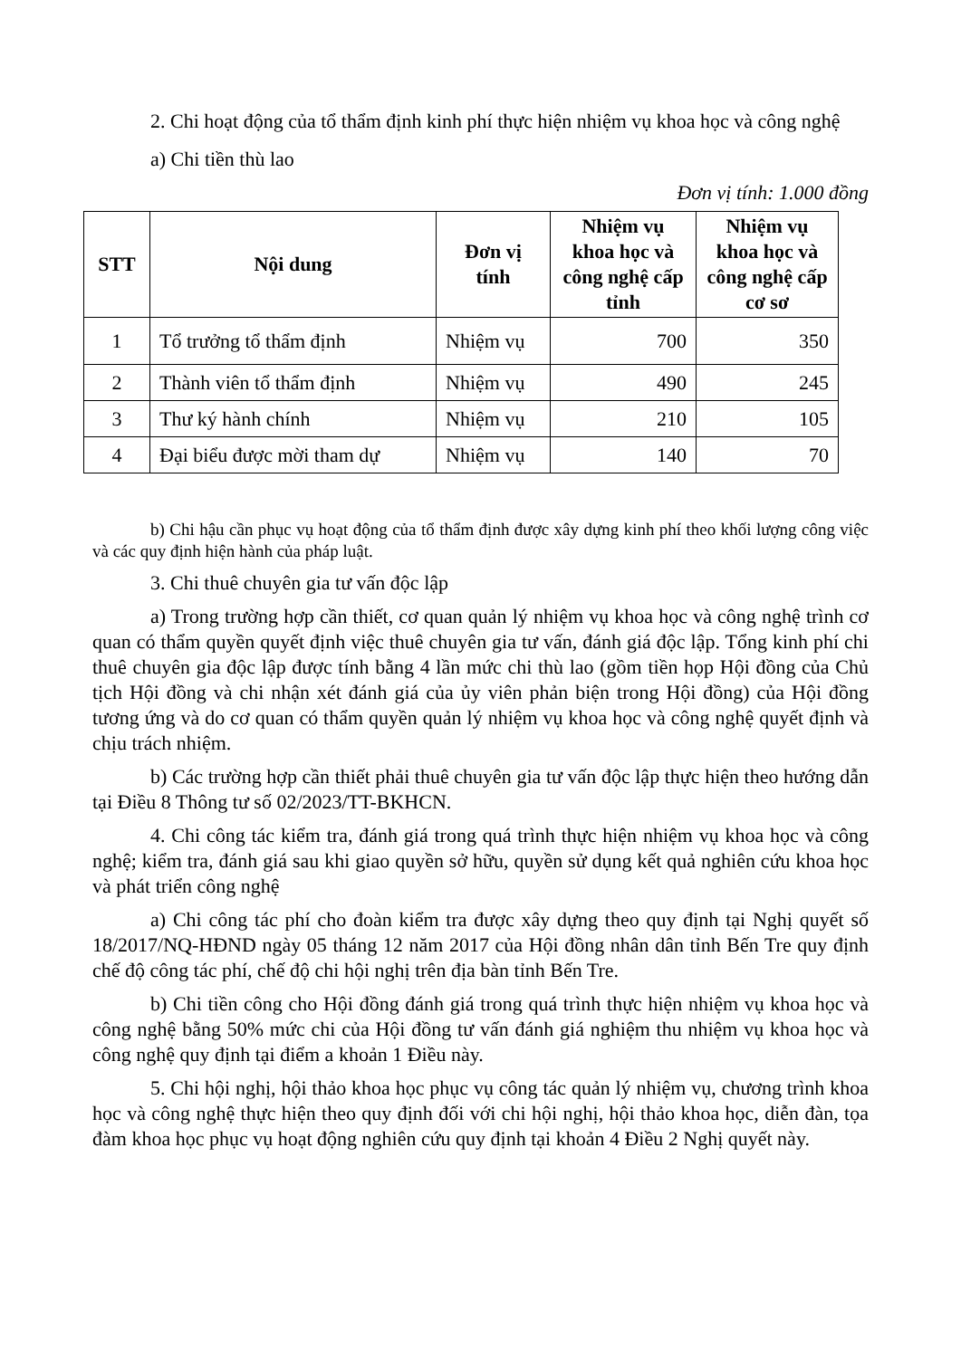2. Chi hoạt động của tổ thẩm định kinh phí thực hiện nhiệm vụ khoa học và công nghệ
a) Chi tiền thù lao
Đơn vị tính: 1.000 đồng
| STT | Nội dung | Đơn vị tính | Nhiệm vụ khoa học và công nghệ cấp tỉnh | Nhiệm vụ khoa học và công nghệ cấp cơ sơ |
| --- | --- | --- | --- | --- |
| 1 | Tổ trưởng tổ thẩm định | Nhiệm vụ | 700 | 350 |
| 2 | Thành viên tổ thẩm định | Nhiệm vụ | 490 | 245 |
| 3 | Thư ký hành chính | Nhiệm vụ | 210 | 105 |
| 4 | Đại biểu được mời tham dự | Nhiệm vụ | 140 | 70 |
b) Chi hậu cần phục vụ hoạt động của tổ thẩm định được xây dựng kinh phí theo khối lượng công việc và các quy định hiện hành của pháp luật.
3. Chi thuê chuyên gia tư vấn độc lập
a) Trong trường hợp cần thiết, cơ quan quản lý nhiệm vụ khoa học và công nghệ trình cơ quan có thẩm quyền quyết định việc thuê chuyên gia tư vấn, đánh giá độc lập. Tổng kinh phí chi thuê chuyên gia độc lập được tính bằng 4 lần mức chi thù lao (gồm tiền họp Hội đồng của Chủ tịch Hội đồng và chi nhận xét đánh giá của ủy viên phản biện trong Hội đồng) của Hội đồng tương ứng và do cơ quan có thẩm quyền quản lý nhiệm vụ khoa học và công nghệ quyết định và chịu trách nhiệm.
b) Các trường hợp cần thiết phải thuê chuyên gia tư vấn độc lập thực hiện theo hướng dẫn tại Điều 8 Thông tư số 02/2023/TT-BKHCN.
4. Chi công tác kiểm tra, đánh giá trong quá trình thực hiện nhiệm vụ khoa học và công nghệ; kiểm tra, đánh giá sau khi giao quyền sở hữu, quyền sử dụng kết quả nghiên cứu khoa học và phát triển công nghệ
a) Chi công tác phí cho đoàn kiểm tra được xây dựng theo quy định tại Nghị quyết số 18/2017/NQ-HĐND ngày 05 tháng 12 năm 2017 của Hội đồng nhân dân tỉnh Bến Tre quy định chế độ công tác phí, chế độ chi hội nghị trên địa bàn tỉnh Bến Tre.
b) Chi tiền công cho Hội đồng đánh giá trong quá trình thực hiện nhiệm vụ khoa học và công nghệ bằng 50% mức chi của Hội đồng tư vấn đánh giá nghiệm thu nhiệm vụ khoa học và công nghệ quy định tại điểm a khoản 1 Điều này.
5. Chi hội nghị, hội thảo khoa học phục vụ công tác quản lý nhiệm vụ, chương trình khoa học và công nghệ thực hiện theo quy định đối với chi hội nghị, hội thảo khoa học, diễn đàn, tọa đàm khoa học phục vụ hoạt động nghiên cứu quy định tại khoản 4 Điều 2 Nghị quyết này.